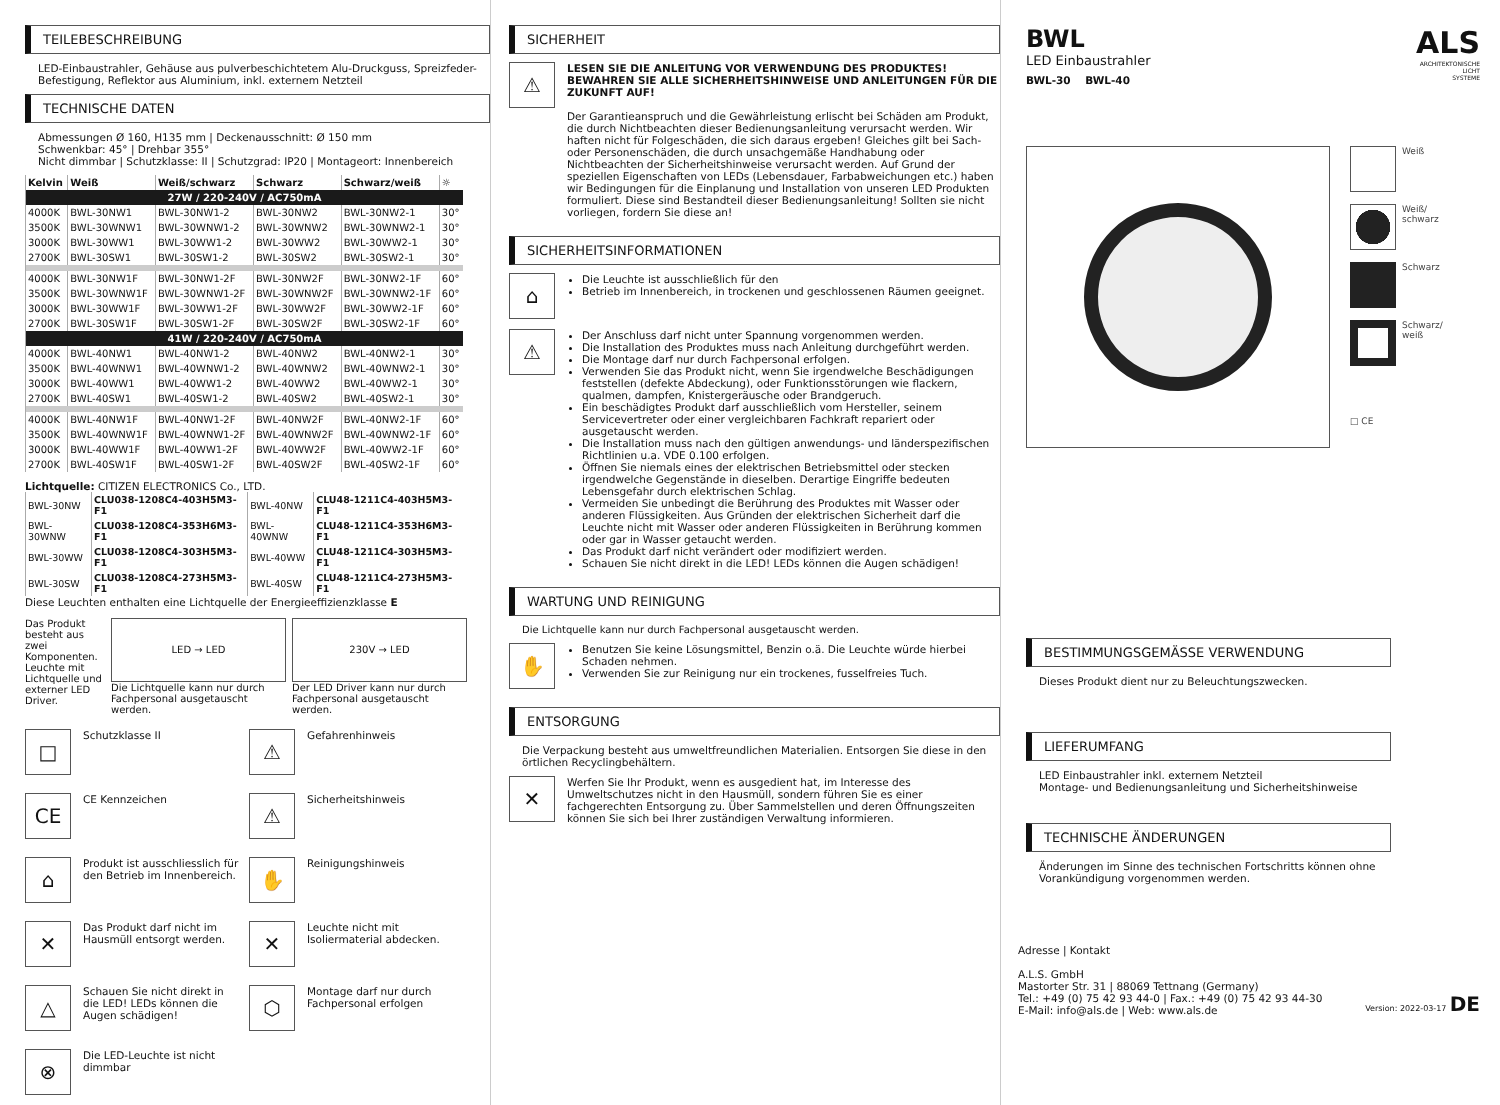TEILEBESCHREIBUNG
LED-Einbaustrahler, Gehäuse aus pulverbeschichtetem Alu-Druckguss, Spreizfeder-Befestigung, Reflektor aus Aluminium, inkl. externem Netzteil
TECHNISCHE DATEN
Abmessungen Ø 160, H135 mm | Deckenausschnitt: Ø 150 mm
Schwenkbar: 45° | Drehbar 355°
Nicht dimmbar | Schutzklasse: II | Schutzgrad: IP20 | Montageort: Innenbereich
| Kelvin | Weiß | Weiß/schwarz | Schwarz | Schwarz/weiß | ☼ |
| --- | --- | --- | --- | --- | --- |
| 27W / 220-240V / AC750mA | | | | | |
| 4000K | BWL-30NW1 | BWL-30NW1-2 | BWL-30NW2 | BWL-30NW2-1 | 30° |
| 3500K | BWL-30WNW1 | BWL-30WNW1-2 | BWL-30WNW2 | BWL-30WNW2-1 | 30° |
| 3000K | BWL-30WW1 | BWL-30WW1-2 | BWL-30WW2 | BWL-30WW2-1 | 30° |
| 2700K | BWL-30SW1 | BWL-30SW1-2 | BWL-30SW2 | BWL-30SW2-1 | 30° |
| 4000K | BWL-30NW1F | BWL-30NW1-2F | BWL-30NW2F | BWL-30NW2-1F | 60° |
| 3500K | BWL-30WNW1F | BWL-30WNW1-2F | BWL-30WNW2F | BWL-30WNW2-1F | 60° |
| 3000K | BWL-30WW1F | BWL-30WW1-2F | BWL-30WW2F | BWL-30WW2-1F | 60° |
| 2700K | BWL-30SW1F | BWL-30SW1-2F | BWL-30SW2F | BWL-30SW2-1F | 60° |
| 41W / 220-240V / AC750mA | | | | | |
| 4000K | BWL-40NW1 | BWL-40NW1-2 | BWL-40NW2 | BWL-40NW2-1 | 30° |
| 3500K | BWL-40WNW1 | BWL-40WNW1-2 | BWL-40WNW2 | BWL-40WNW2-1 | 30° |
| 3000K | BWL-40WW1 | BWL-40WW1-2 | BWL-40WW2 | BWL-40WW2-1 | 30° |
| 2700K | BWL-40SW1 | BWL-40SW1-2 | BWL-40SW2 | BWL-40SW2-1 | 30° |
| 4000K | BWL-40NW1F | BWL-40NW1-2F | BWL-40NW2F | BWL-40NW2-1F | 60° |
| 3500K | BWL-40WNW1F | BWL-40WNW1-2F | BWL-40WNW2F | BWL-40WNW2-1F | 60° |
| 3000K | BWL-40WW1F | BWL-40WW1-2F | BWL-40WW2F | BWL-40WW2-1F | 60° |
| 2700K | BWL-40SW1F | BWL-40SW1-2F | BWL-40SW2F | BWL-40SW2-1F | 60° |
Lichtquelle: CITIZEN ELECTRONICS Co., LTD.
| BWL-30NW | CLU038-1208C4-403H5M3-F1 | BWL-40NW | CLU48-1211C4-403H5M3-F1 |
| BWL-30WNW | CLU038-1208C4-353H6M3-F1 | BWL-40WNW | CLU48-1211C4-353H6M3-F1 |
| BWL-30WW | CLU038-1208C4-303H5M3-F1 | BWL-40WW | CLU48-1211C4-303H5M3-F1 |
| BWL-30SW | CLU038-1208C4-273H5M3-F1 | BWL-40SW | CLU48-1211C4-273H5M3-F1 |
Diese Leuchten enthalten eine Lichtquelle der Energieeffizienzklasse E
Das Produkt besteht aus zwei Komponenten. Leuchte mit Lichtquelle und externer LED Driver.
LED → LED
Die Lichtquelle kann nur durch Fachpersonal ausgetauscht werden.
230V → LED
Der LED Driver kann nur durch Fachpersonal ausgetauscht werden.
□
Schutzklasse II
⚠
Gefahrenhinweis
CE
CE Kennzeichen
⚠
Sicherheitshinweis
⌂
Produkt ist ausschliesslich für den Betrieb im Innenbereich.
✋
Reinigungshinweis
✕
Das Produkt darf nicht im Hausmüll entsorgt werden.
✕
Leuchte nicht mit Isoliermaterial abdecken.
△
Schauen Sie nicht direkt in die LED! LEDs können die Augen schädigen!
⬡
Montage darf nur durch Fachpersonal erfolgen
⊗
Die LED-Leuchte ist nicht dimmbar
SICHERHEIT
⚠
LESEN SIE DIE ANLEITUNG VOR VERWENDUNG DES PRODUKTES! BEWAHREN SIE ALLE SICHERHEITSHINWEISE UND ANLEITUNGEN FÜR DIE ZUKUNFT AUF!
Der Garantieanspruch und die Gewährleistung erlischt bei Schäden am Produkt, die durch Nichtbeachten dieser Bedienungsanleitung verursacht werden. Wir haften nicht für Folgeschäden, die sich daraus ergeben! Gleiches gilt bei Sach- oder Personenschäden, die durch unsachgemäße Handhabung oder Nichtbeachten der Sicherheitshinweise verursacht werden. Auf Grund der speziellen Eigenschaften von LEDs (Lebensdauer, Farbabweichungen etc.) haben wir Bedingungen für die Einplanung und Installation von unseren LED Produkten formuliert. Diese sind Bestandteil dieser Bedienungsanleitung! Sollten sie nicht vorliegen, fordern Sie diese an!
SICHERHEITSINFORMATIONEN
⌂
Die Leuchte ist ausschließlich für den
Betrieb im Innenbereich, in trockenen und geschlossenen Räumen geeignet.
⚠
Der Anschluss darf nicht unter Spannung vorgenommen werden.
Die Installation des Produktes muss nach Anleitung durchgeführt werden.
Die Montage darf nur durch Fachpersonal erfolgen.
Verwenden Sie das Produkt nicht, wenn Sie irgendwelche Beschädigungen feststellen (defekte Abdeckung), oder Funktionsstörungen wie flackern, qualmen, dampfen, Knistergeräusche oder Brandgeruch.
Ein beschädigtes Produkt darf ausschließlich vom Hersteller, seinem Servicevertreter oder einer vergleichbaren Fachkraft repariert oder ausgetauscht werden.
Die Installation muss nach den gültigen anwendungs- und länderspezifischen Richtlinien u.a. VDE 0.100 erfolgen.
Öffnen Sie niemals eines der elektrischen Betriebsmittel oder stecken irgendwelche Gegenstände in dieselben. Derartige Eingriffe bedeuten Lebensgefahr durch elektrischen Schlag.
Vermeiden Sie unbedingt die Berührung des Produktes mit Wasser oder anderen Flüssigkeiten. Aus Gründen der elektrischen Sicherheit darf die Leuchte nicht mit Wasser oder anderen Flüssigkeiten in Berührung kommen oder gar in Wasser getaucht werden.
Das Produkt darf nicht verändert oder modifiziert werden.
Schauen Sie nicht direkt in die LED! LEDs können die Augen schädigen!
WARTUNG UND REINIGUNG
Die Lichtquelle kann nur durch Fachpersonal ausgetauscht werden.
✋
Benutzen Sie keine Lösungsmittel, Benzin o.ä. Die Leuchte würde hierbei Schaden nehmen.
Verwenden Sie zur Reinigung nur ein trockenes, fusselfreies Tuch.
ENTSORGUNG
Die Verpackung besteht aus umweltfreundlichen Materialien. Entsorgen Sie diese in den örtlichen Recyclingbehältern.
✕
Werfen Sie Ihr Produkt, wenn es ausgedient hat, im Interesse des Umweltschutzes nicht in den Hausmüll, sondern führen Sie es einer fachgerechten Entsorgung zu. Über Sammelstellen und deren Öffnungszeiten können Sie sich bei Ihrer zuständigen Verwaltung informieren.
BWL
LED Einbaustrahler
BWL-30 BWL-40
ALS
ARCHITEKTONISCHE
LICHT
SYSTEME
Weiß
Weiß/
schwarz
Schwarz
Schwarz/
weiß
□ CE
BESTIMMUNGSGEMÄSSE VERWENDUNG
Dieses Produkt dient nur zu Beleuchtungszwecken.
LIEFERUMFANG
LED Einbaustrahler inkl. externem Netzteil
Montage- und Bedienungsanleitung und Sicherheitshinweise
TECHNISCHE ÄNDERUNGEN
Änderungen im Sinne des technischen Fortschritts können ohne Vorankündigung vorgenommen werden.
Adresse | Kontakt
A.L.S. GmbH
Mastorter Str. 31 | 88069 Tettnang (Germany)
Tel.: +49 (0) 75 42 93 44-0 | Fax.: +49 (0) 75 42 93 44-30
E-Mail: info@als.de | Web: www.als.de
Version: 2022-03-17 DE